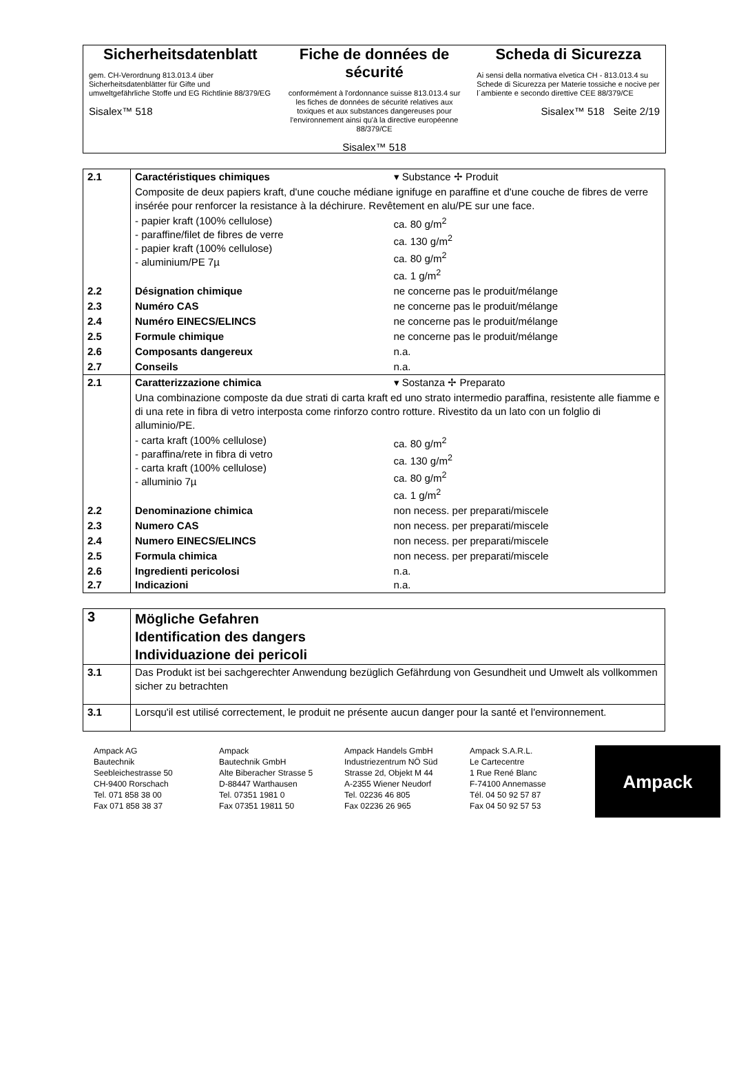Sicherheitsdatenblatt
gem. CH-Verordnung 813.013.4 über Sicherheitsdatenblätter für Gifte und umweltgefährliche Stoffe und EG Richtlinie 88/379/EG
Sisalex™ 518
Fiche de données de sécurité
conformément à l'ordonnance suisse 813.013.4 sur les fiches de données de sécurité relatives aux toxiques et aux substances dangereuses pour l'environnement ainsi qu'à la directive européenne 88/379/CE
Sisalex™ 518
Scheda di Sicurezza
Ai sensi della normativa elvetica CH - 813.013.4 su Schede di Sicurezza per Materie tossiche e nocive per l´ambiente e secondo direttive CEE 88/379/CE
Sisalex™ 518 Seite 2/19
| 2.1 | Caractéristiques chimiques | ▾ Substance ✢ Produit |
| | Composite de deux papiers kraft, d'une couche médiane ignifuge en paraffine et d'une couche de fibres de verre insérée pour renforcer la resistance à la déchirure. Revêtement en alu/PE sur une face. | |
| | - papier kraft (100% cellulose) - paraffine/filet de fibres de verre - papier kraft (100% cellulose) - aluminium/PE 7µ | ca. 80 g/m<sup>2</sup> ca. 130 g/m<sup>2</sup> ca. 80 g/m<sup>2</sup> ca. 1 g/m<sup>2</sup> |
| 2.2 | Désignation chimique | ne concerne pas le produit/mélange |
| 2.3 | Numéro CAS | ne concerne pas le produit/mélange |
| 2.4 | Numéro EINECS/ELINCS | ne concerne pas le produit/mélange |
| 2.5 | Formule chimique | ne concerne pas le produit/mélange |
| 2.6 | Composants dangereux | n.a. |
| 2.7 | Conseils | n.a. |
| 2.1 | Caratterizzazione chimica | ▾ Sostanza ✢ Preparato |
| | Una combinazione composte da due strati di carta kraft ed uno strato intermedio paraffina, resistente alle fiamme e di una rete in fibra di vetro interposta come rinforzo contro rotture. Rivestito da un lato con un folglio di alluminio/PE. | |
| | - carta kraft (100% cellulose) - paraffina/rete in fibra di vetro - carta kraft (100% cellulose) - alluminio 7µ | ca. 80 g/m<sup>2</sup> ca. 130 g/m<sup>2</sup> ca. 80 g/m<sup>2</sup> ca. 1 g/m<sup>2</sup> |
| 2.2 | Denominazione chimica | non necess. per preparati/miscele |
| 2.3 | Numero CAS | non necess. per preparati/miscele |
| 2.4 | Numero EINECS/ELINCS | non necess. per preparati/miscele |
| 2.5 | Formula chimica | non necess. per preparati/miscele |
| 2.6 2.7 | Ingredienti pericolosi Indicazioni | n.a. n.a. |
| 3 | Mögliche Gefahren Identification des dangers Individuazione dei pericoli |
| 3.1 | Das Produkt ist bei sachgerechter Anwendung bezüglich Gefährdung von Gesundheit und Umwelt als vollkommen sicher zu betrachten |
| 3.1 | Lorsqu'il est utilisé correctement, le produit ne présente aucun danger pour la santé et l'environnement. |
Ampack AG
Bautechnik
Seebleichestrasse 50
CH-9400 Rorschach
Tel. 071 858 38 00
Fax 071 858 38 37
Ampack
Bautechnik GmbH
Alte Biberacher Strasse 5
D-88447 Warthausen
Tel. 07351 1981 0
Fax 07351 19811 50
Ampack Handels GmbH
Industriezentrum NÖ Süd
Strasse 2d, Objekt M 44
A-2355 Wiener Neudorf
Tel. 02236 46 805
Fax 02236 26 965
Ampack S.A.R.L.
Le Cartecentre
1 Rue René Blanc
F-74100 Annemasse
Tél. 04 50 92 57 87
Fax 04 50 92 57 53
Ampack